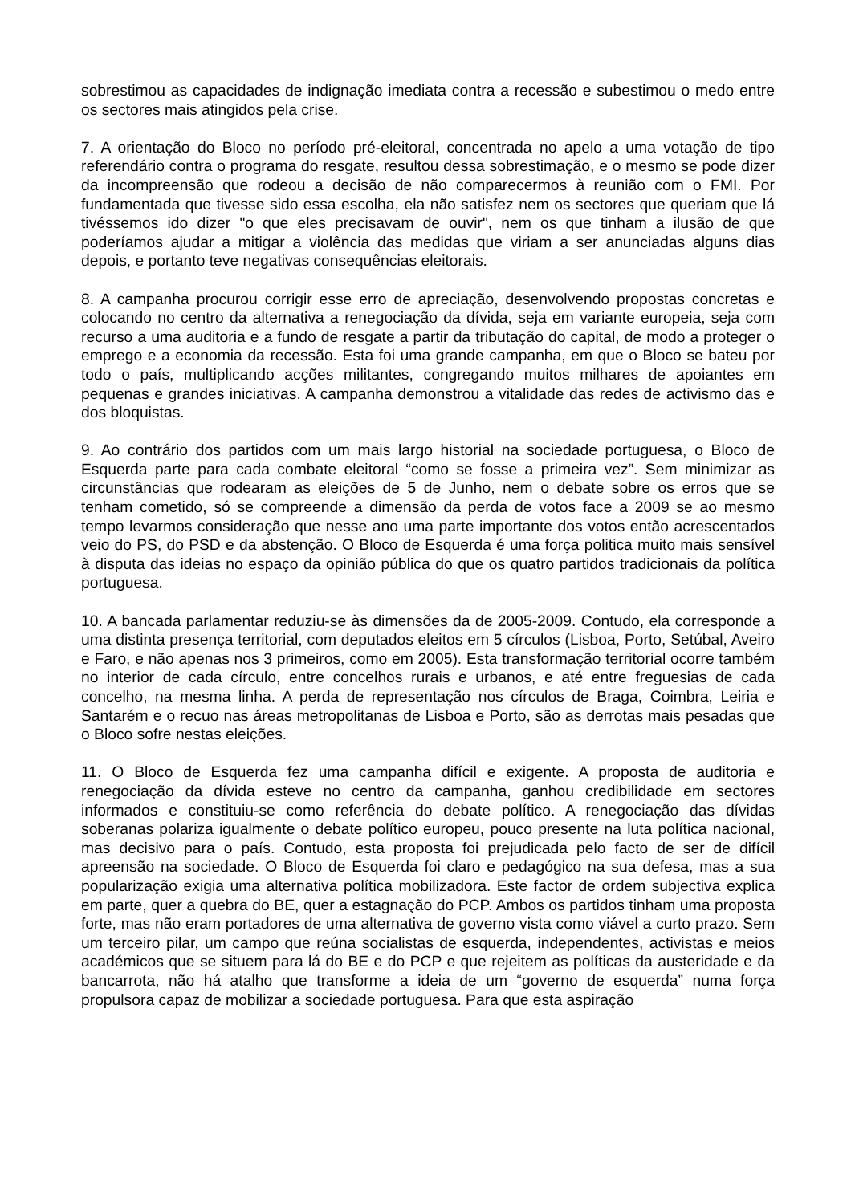sobrestimou as capacidades de indignação imediata contra a recessão e subestimou o medo entre os sectores mais atingidos pela crise.
7. A orientação do Bloco no período pré-eleitoral, concentrada no apelo a uma votação de tipo referendário contra o programa do resgate, resultou dessa sobrestimação, e o mesmo se pode dizer da incompreensão que rodeou a decisão de não comparecermos à reunião com o FMI. Por fundamentada que tivesse sido essa escolha, ela não satisfez nem os sectores que queriam que lá tivéssemos ido dizer "o que eles precisavam de ouvir", nem os que tinham a ilusão de que poderíamos ajudar a mitigar a violência das medidas que viriam a ser anunciadas alguns dias depois, e portanto teve negativas consequências eleitorais.
8. A campanha procurou corrigir esse erro de apreciação, desenvolvendo propostas concretas e colocando no centro da alternativa a renegociação da dívida, seja em variante europeia, seja com recurso a uma auditoria e a fundo de resgate a partir da tributação do capital, de modo a proteger o emprego e a economia da recessão. Esta foi uma grande campanha, em que o Bloco se bateu por todo o país, multiplicando acções militantes, congregando muitos milhares de apoiantes em pequenas e grandes iniciativas. A campanha demonstrou a vitalidade das redes de activismo das e dos bloquistas.
9. Ao contrário dos partidos com um mais largo historial na sociedade portuguesa, o Bloco de Esquerda parte para cada combate eleitoral “como se fosse a primeira vez”. Sem minimizar as circunstâncias que rodearam as eleições de 5 de Junho, nem o debate sobre os erros que se tenham cometido, só se compreende a dimensão da perda de votos face a 2009 se ao mesmo tempo levarmos consideração que nesse ano uma parte importante dos votos então acrescentados veio do PS, do PSD e da abstenção. O Bloco de Esquerda é uma força politica muito mais sensível à disputa das ideias no espaço da opinião pública do que os quatro partidos tradicionais da política portuguesa.
10. A bancada parlamentar reduziu-se às dimensões da de 2005-2009. Contudo, ela corresponde a uma distinta presença territorial, com deputados eleitos em 5 círculos (Lisboa, Porto, Setúbal, Aveiro e Faro, e não apenas nos 3 primeiros, como em 2005). Esta transformação territorial ocorre também no interior de cada círculo, entre concelhos rurais e urbanos, e até entre freguesias de cada concelho, na mesma linha. A perda de representação nos círculos de Braga, Coimbra, Leiria e Santarém e o recuo nas áreas metropolitanas de Lisboa e Porto, são as derrotas mais pesadas que o Bloco sofre nestas eleições.
11. O Bloco de Esquerda fez uma campanha difícil e exigente. A proposta de auditoria e renegociação da dívida esteve no centro da campanha, ganhou credibilidade em sectores informados e constituiu-se como referência do debate político. A renegociação das dívidas soberanas polariza igualmente o debate político europeu, pouco presente na luta política nacional, mas decisivo para o país. Contudo, esta proposta foi prejudicada pelo facto de ser de difícil apreensão na sociedade. O Bloco de Esquerda foi claro e pedagógico na sua defesa, mas a sua popularização exigia uma alternativa política mobilizadora. Este factor de ordem subjectiva explica em parte, quer a quebra do BE, quer a estagnação do PCP. Ambos os partidos tinham uma proposta forte, mas não eram portadores de uma alternativa de governo vista como viável a curto prazo. Sem um terceiro pilar, um campo que reúna socialistas de esquerda, independentes, activistas e meios académicos que se situem para lá do BE e do PCP e que rejeitem as políticas da austeridade e da bancarrota, não há atalho que transforme a ideia de um “governo de esquerda” numa força propulsora capaz de mobilizar a sociedade portuguesa. Para que esta aspiração